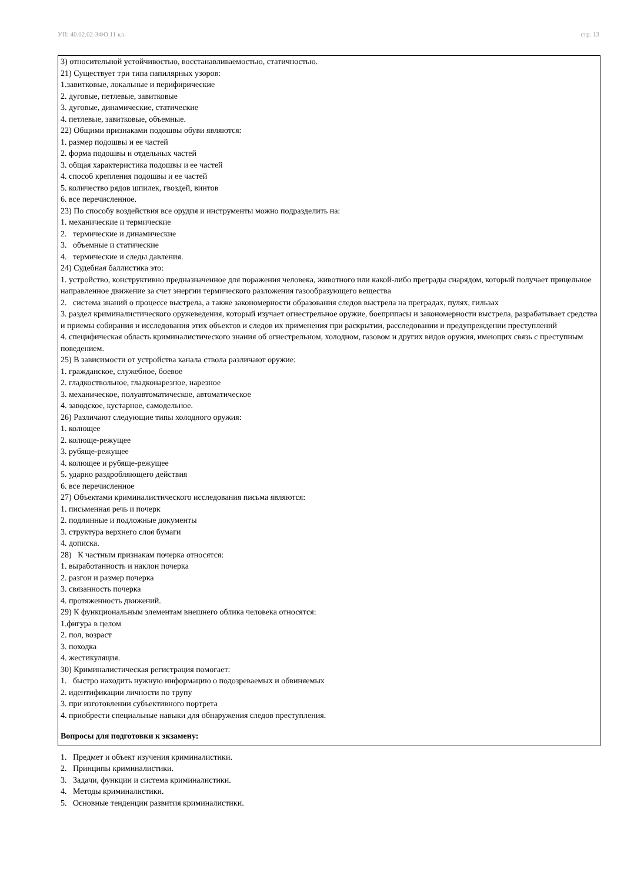УП: 40.02.02-ЗФО 11 кл. стр. 13
3) относительной устойчивостью, восстанавливаемостью, статичностью.
21) Существует три типа папилярных узоров:
1.завитковые, локальные и перифирические
2. дуговые, петлевые, завитковые
3. дуговые, динамические, статические
4. петлевые, завитковые, объемные.
22) Общими признаками подошвы обуви являются:
1. размер подошвы и ее частей
2. форма подошвы и отдельных частей
3. общая характеристика подошвы и ее частей
4. способ крепления подошвы и ее частей
5. количество рядов шпилек, гвоздей, винтов
6. все перечисленное.
23) По способу воздействия все орудия и инструменты можно подразделить на:
1. механические и термические
2. термические и динамические
3. объемные и статические
4. термические и следы давления.
24) Судебная баллистика это:
1. устройство, конструктивно предназначенное для поражения человека, животного или какой-либо преграды снарядом, который получает прицельное направленное движение за счет энергии термического разложения газообразующего вещества
2. система знаний о процессе выстрела, а также закономерности образования следов выстрела на преградах, пулях, гильзах
3. раздел криминалистического оружеведения, который изучает огнестрельное оружие, боеприпасы и закономерности выстрела, разрабатывает средства и приемы собирания и исследования этих объектов и следов их применения при раскрытии, расследовании и предупреждении преступлений
4. специфическая область криминалистического знания об огнестрельном, холодном, газовом и других видов оружия, имеющих связь с преступным поведением.
25) В зависимости от устройства канала ствола различают оружие:
1. гражданское, служебное, боевое
2. гладкоствольное, гладконарезное, нарезное
3. механическое, полуавтоматическое, автоматическое
4. заводское, кустарное, самодельное.
26) Различают следующие типы холодного оружия:
1. колющее
2. колюще-режущее
3. рубяще-режущее
4. колющее и рубяще-режущее
5. ударно раздробляющего действия
6. все перечисленное
27) Объектами криминалистического исследования письма являются:
1. письменная речь и почерк
2. подлинные и подложные документы
3. структура верхнего слоя бумаги
4. дописка.
28) К частным признакам почерка относятся:
1. выработанность и наклон почерка
2. разгон и размер почерка
3. связанность почерка
4. протяженность движений.
29) К функциональным элементам внешнего облика человека относятся:
1.фигура в целом
2. пол, возраст
3. походка
4. жестикуляция.
30) Криминалистическая регистрация помогает:
1. быстро находить нужную информацию о подозреваемых и обвиняемых
2. идентификации личности по трупу
3. при изготовлении субъективного портрета
4. приобрести специальные навыки для обнаружения следов преступления.
Вопросы для подготовки к экзамену:
1. Предмет и объект изучения криминалистики.
2. Принципы криминалистики.
3. Задачи, функции и система криминалистики.
4. Методы криминалистики.
5. Основные тенденции развития криминалистики.